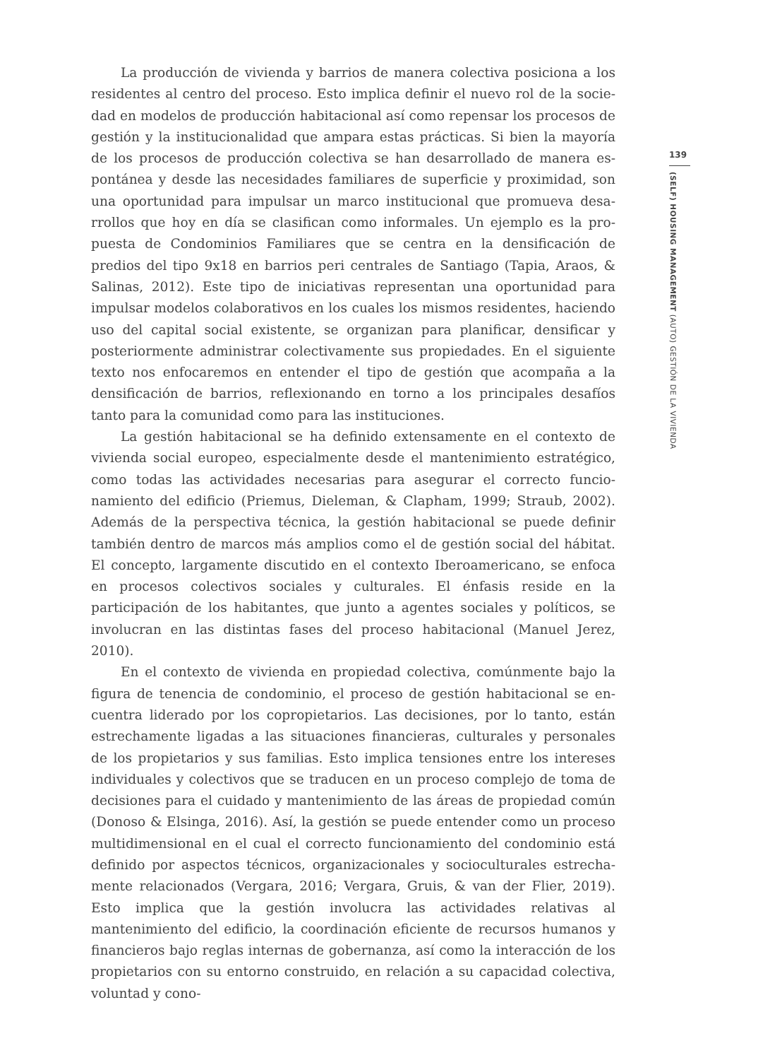La producción de vivienda y barrios de manera colectiva posiciona a los residentes al centro del proceso. Esto implica definir el nuevo rol de la socie­dad en modelos de producción habitacional así como repensar los procesos de gestión y la institucionalidad que ampara estas prácticas. Si bien la mayoría de los procesos de producción colectiva se han desarrollado de manera es­pontánea y desde las necesidades familiares de superficie y proximidad, son una oportunidad para impulsar un marco institucional que promueva desa­rrollos que hoy en día se clasifican como informales. Un ejemplo es la pro­puesta de Condominios Familiares que se centra en la densificación de predios del tipo 9x18 en barrios peri centrales de Santiago (Tapia, Araos, & Salinas, 2012). Este tipo de iniciativas representan una oportunidad para impulsar modelos colaborativos en los cuales los mismos residentes, haciendo uso del capital social existente, se organizan para planificar, densificar y posterior­mente administrar colectivamente sus propiedades. En el siguiente texto nos enfocaremos en entender el tipo de gestión que acompaña a la densificación de barrios, reflexionando en torno a los principales desafíos tanto para la co­munidad como para las instituciones.
La gestión habitacional se ha definido extensamente en el contexto de vivienda social europeo, especialmente desde el mantenimiento estratégi­co, como todas las actividades necesarias para asegurar el correcto funcio­namiento del edificio (Priemus, Dieleman, & Clapham, 1999; Straub, 2002). Además de la perspectiva técnica, la gestión habitacional se puede definir también dentro de marcos más amplios como el de gestión social del hábitat. El concepto, largamente discutido en el contexto Iberoamericano, se enfoca en procesos colectivos sociales y culturales. El énfasis reside en la participación de los habitantes, que junto a agentes sociales y políticos, se involucran en las distintas fases del proceso habitacional (Manuel Jerez, 2010).
En el contexto de vivienda en propiedad colectiva, comúnmente bajo la figura de tenencia de condominio, el proceso de gestión habitacional se en­cuentra liderado por los copropietarios. Las decisiones, por lo tanto, están estrechamente ligadas a las situaciones financieras, culturales y personales de los propietarios y sus familias. Esto implica tensiones entre los intereses individuales y colectivos que se traducen en un proceso complejo de toma de decisiones para el cuidado y mantenimiento de las áreas de propiedad común (Donoso & Elsinga, 2016). Así, la gestión se puede entender como un proceso multidimensional en el cual el correcto funcionamiento del condominio está definido por aspectos técnicos, organizacionales y socioculturales estrecha­mente relacionados (Vergara, 2016; Vergara, Gruis, & van der Flier, 2019). Esto implica que la gestión involucra las actividades relativas al mantenimiento del edificio, la coordinación eficiente de recursos humanos y financieros bajo reglas internas de gobernanza, así como la interacción de los propietarios con su entorno construido, en relación a su capacidad colectiva, voluntad y cono-
139
(SELF) HOUSING MANAGEMENT (AUTO) GESTIÓN DE LA VIVIENDA